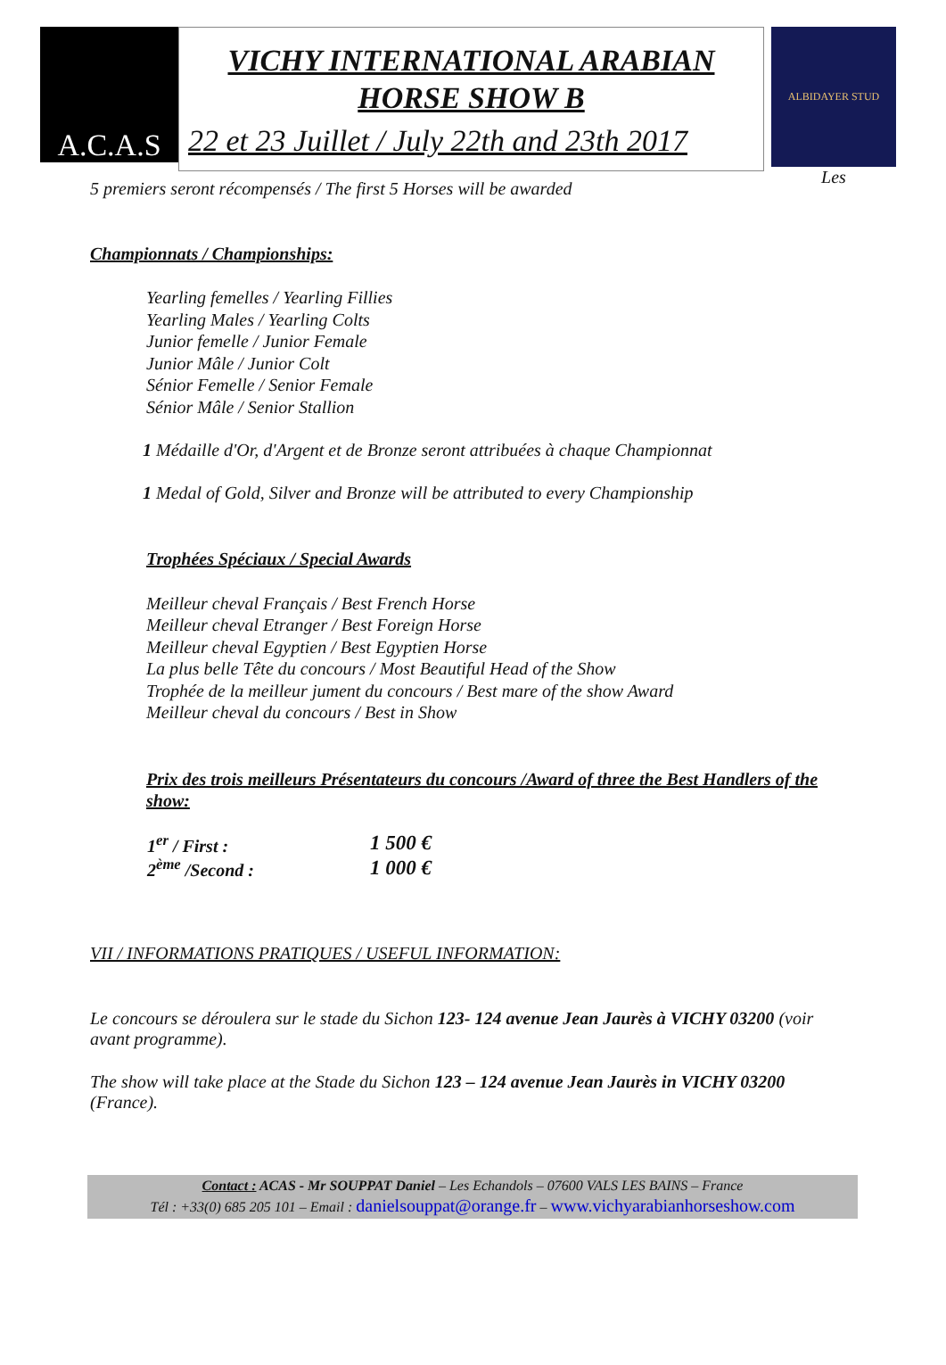A.C.A.S
VICHY INTERNATIONAL ARABIAN
HORSE SHOW B
22 et 23 Juillet / July 22th and 23th 2017
ALBIDAYER STUD
Les
5 premiers seront récompensés / The first 5 Horses will be awarded
Championnats / Championships:
Yearling femelles / Yearling Fillies
Yearling Males / Yearling Colts
Junior femelle / Junior Female
Junior Mâle / Junior Colt
Sénior Femelle / Senior Female
Sénior Mâle / Senior Stallion
1 Médaille d'Or, d'Argent et de Bronze seront attribuées à chaque Championnat
1 Medal of Gold, Silver and Bronze will be attributed to every Championship
Trophées Spéciaux / Special Awards
Meilleur cheval Français / Best French Horse
Meilleur cheval Etranger / Best Foreign Horse
Meilleur cheval Egyptien / Best Egyptien Horse
La plus belle Tête du concours / Most Beautiful Head of the Show
Trophée de la meilleur jument du concours / Best mare of the show Award
Meilleur cheval du concours / Best in Show
Prix des trois meilleurs Présentateurs du concours /Award of three the Best Handlers of the show:
| 1<sup>er</sup> / First : | 1 500 € |
| 2<sup>ème</sup> /Second : | 1 000 € |
VII / INFORMATIONS PRATIQUES / USEFUL INFORMATION:
Le concours se déroulera sur le stade du Sichon 123- 124 avenue Jean Jaurès à VICHY 03200 (voir avant programme).
The show will take place at the Stade du Sichon 123 – 124 avenue Jean Jaurès in VICHY 03200 (France).
Contact : ACAS - Mr SOUPPAT Daniel – Les Echandols – 07600 VALS LES BAINS – France
Tél : +33(0) 685 205 101 – Email : danielsouppat@orange.fr – www.vichyarabianhorseshow.com